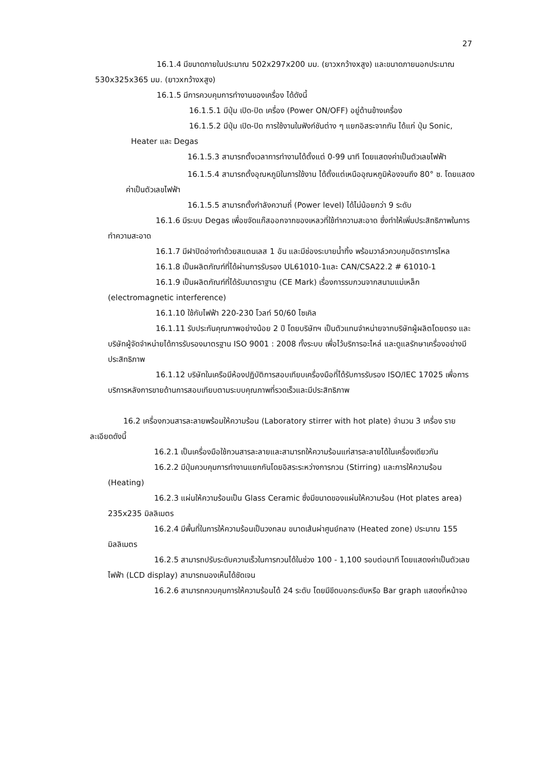27
16.1.4 มีขนาดภายในประมาณ 502x297x200 มม. (ยาวxกว้างxสูง) และขนาดภายนอกประมาณ 530x325x365 มม. (ยาวxกว้างxสูง)
16.1.5 มีการควบคุมการทำงานของเครื่อง ได้ดังนี้
16.1.5.1 มีปุ่ม เปิด-ปิด เครื่อง (Power ON/OFF) อยู่ด้านข้างเครื่อง
16.1.5.2 มีปุ่ม เปิด-ปิด การใช้งานในฟังก์ชันต่าง ๆ แยกอิสระจากกัน ได้แก่ ปุ่ม Sonic, Heater และ Degas
16.1.5.3 สามารถตั้งเวลาการทำงานได้ตั้งแต่ 0-99 นาที โดยแสดงค่าเป็นตัวเลขไฟฟ้า
16.1.5.4 สามารถตั้งอุณหภูมิในการใช้งาน ได้ตั้งแต่เหนืออุณหภูมิห้องจนถึง 80° ซ. โดยแสดงค่าเป็นตัวเลขไฟฟ้า
16.1.5.5 สามารถตั้งกำลังความถี่ (Power level) ได้ไม่น้อยกว่า 9 ระดับ
16.1.6 มีระบบ Degas เพื่อขจัดแก๊สออกจากของเหลวที่ใช้ทำความสะอาด ซึ่งทำให้เพิ่มประสิทธิภาพในการทำความสะอาด
16.1.7 มีฝาปิดอ่างทำด้วยสแตนเลส 1 อัน และมีช่องระบายน้ำทิ้ง พร้อมวาล์วควบคุมอัตราการไหล
16.1.8 เป็นผลิตภัณฑ์ที่ได้ผ่านการรับรอง UL61010-1และ CAN/CSA22.2 # 61010-1
16.1.9 เป็นผลิตภัณฑ์ที่ได้รับมาตราฐาน (CE Mark) เรื่องการรบกวนจากสนามแม่เหล็ก (electromagnetic interference)
16.1.10 ใช้กับไฟฟ้า 220-230 โวลท์ 50/60 ไซเคิล
16.1.11 รับประกันคุณภาพอย่างน้อย 2 ปี โดยบริษัทฯ เป็นตัวแทนจำหน่ายจากบริษัทผู้ผลิตโดยตรง และบริษัทผู้จัดจำหน่ายได้การรับรองมาตรฐาน ISO 9001 : 2008 ทั้งระบบ เพื่อไว้บริการอะไหล่ และดูแลรักษาเครื่องอย่างมีประสิทธิภาพ
16.1.12 บริษัทในเครือมีห้องปฏิบัติการสอบเทียบเครื่องมือที่ได้รับการรับรอง ISO/IEC 17025 เพื่อการบริการหลังการขายด้านการสอบเทียบตามระบบคุณภาพที่รวดเร็วและมีประสิทธิภาพ
16.2 เครื่องกวนสารละลายพร้อมให้ความร้อน (Laboratory stirrer with hot plate) จำนวน 3 เครื่อง รายละเอียดดังนี้
16.2.1 เป็นเครื่องมือใช้กวนสารละลายและสามารถให้ความร้อนแก่สารละลายได้ในเครื่องเดียวกัน
16.2.2 มีปุ่มควบคุมการทำงานแยกกันโดยอิสระระหว่างการกวน (Stirring) และการให้ความร้อน (Heating)
16.2.3 แผ่นให้ความร้อนเป็น Glass Ceramic ซึ่งมีขนาดของแผ่นให้ความร้อน (Hot plates area) 235x235 มิลลิเมตร
16.2.4 มีพื้นที่ในการให้ความร้อนเป็นวงกลม ขนาดเส้นผ่าศูนย์กลาง (Heated zone) ประมาณ 155 มิลลิเมตร
16.2.5 สามารถปรับระดับความเร็วในการกวนได้ในช่วง 100 - 1,100 รอบต่อนาที โดยแสดงค่าเป็นตัวเลขไฟฟ้า (LCD display) สามารถมองเห็นได้ชัดเจน
16.2.6 สามารถควบคุมการให้ความร้อนได้ 24 ระดับ โดยมีขีดบอกระดับหรือ Bar graph แสดงที่หน้าจอ